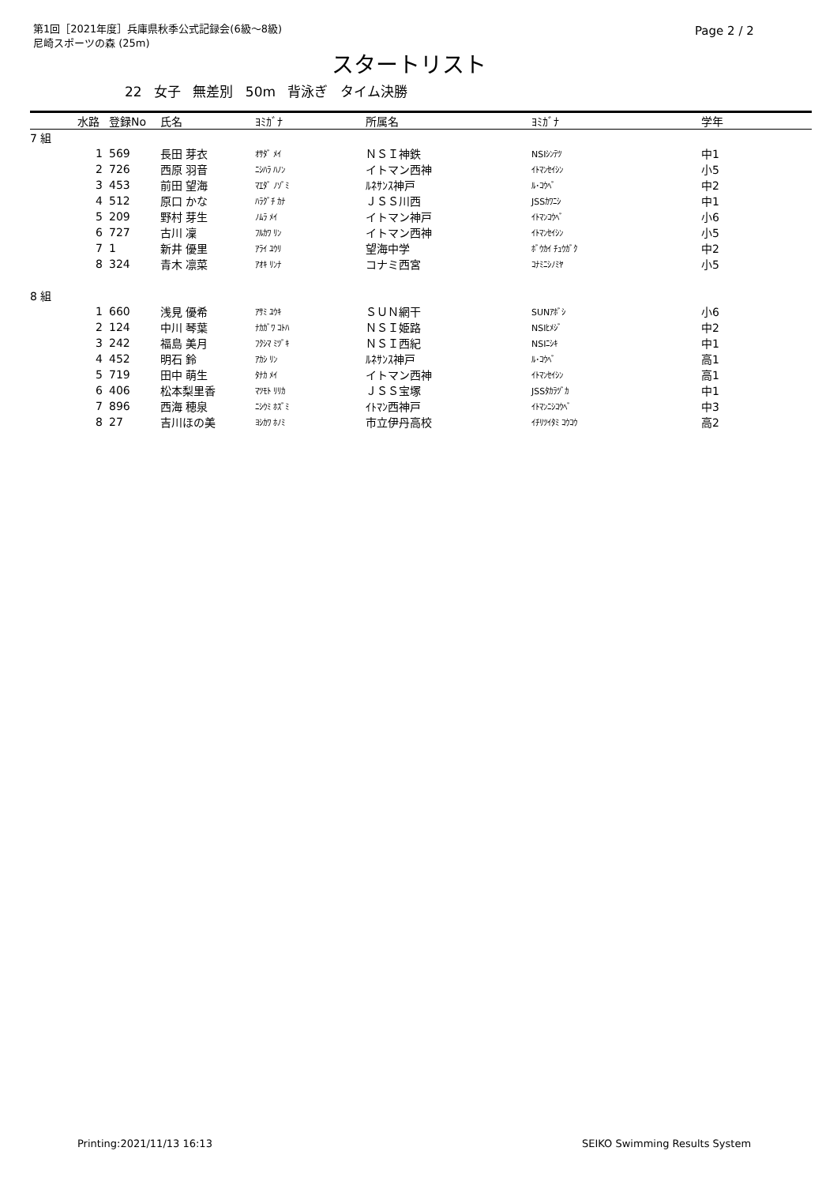第1回［2021年度］兵庫県秋季公式記録会(6級～8級)
尼崎スポーツの森 (25m)
Page 2 / 2
スタートリスト
22 女子 無差別 50m 背泳ぎ タイム決勝
| | 水路 | 登録No | 氏名 | ﾖﾐｶﾞﾅ | 所属名 | ﾖﾐｶﾞﾅ | 学年 |
| --- | --- | --- | --- | --- | --- | --- | --- |
| 7 組 | | | | | | | |
| | 1 | 569 | 長田 芽衣 | ｵｻﾀﾞ ﾒｲ | ＮＳＩ神鉄 | NSIｼﾝﾃﾂ | 中1 |
| | 2 | 726 | 西原 羽音 | ﾆｼﾊﾗ ﾊﾉﾝ | イトマン西神 | ｲﾄﾏﾝｾｲｼﾝ | 小5 |
| | 3 | 453 | 前田 望海 | ﾏｴﾀﾞ ﾉｿﾞﾐ | ﾙﾈｻﾝｽ神戸 | ﾙ･ｺｳﾍﾞ | 中2 |
| | 4 | 512 | 原口 かな | ﾊﾗｸﾞﾁ ｶﾅ | ＪＳＳ川西 | JSSｶﾜﾆｼ | 中1 |
| | 5 | 209 | 野村 芽生 | ﾉﾑﾗ ﾒｲ | イトマン神戸 | ｲﾄﾏﾝｺｳﾍﾞ | 小6 |
| | 6 | 727 | 古川 凜 | ﾌﾙｶﾜ ﾘﾝ | イトマン西神 | ｲﾄﾏﾝｾｲｼﾝ | 小5 |
| | 7 | 1 | 新井 優里 | ｱﾗｲ ﾕｳﾘ | 望海中学 | ﾎﾞｳｶｲ ﾁｭｳｶﾞｸ | 中2 |
| | 8 | 324 | 青木 凛菜 | ｱｵｷ ﾘﾝﾅ | コナミ西宮 | ｺﾅﾐﾆｼﾉﾐﾔ | 小5 |
| 8 組 | | | | | | | |
| | 1 | 660 | 浅見 優希 | ｱｻﾐ ﾕｳｷ | ＳＵＮ網干 | SUNｱﾎﾞｼ | 小6 |
| | 2 | 124 | 中川 琴葉 | ﾅｶｶﾞﾜ ｺﾄﾊ | ＮＳＩ姫路 | NSIﾋﾒｼﾞ | 中2 |
| | 3 | 242 | 福島 美月 | ﾌｸｼﾏ ﾐﾂﾞｷ | ＮＳＩ西紀 | NSIﾆｼｷ | 中1 |
| | 4 | 452 | 明石 鈴 | ｱｶｼ ﾘﾝ | ﾙﾈｻﾝｽ神戸 | ﾙ･ｺｳﾍﾞ | 高1 |
| | 5 | 719 | 田中 萌生 | ﾀﾅｶ ﾒｲ | イトマン西神 | ｲﾄﾏﾝｾｲｼﾝ | 高1 |
| | 6 | 406 | 松本梨里香 | ﾏﾂﾓﾄ ﾘﾘｶ | ＪＳＳ宝塚 | JSSﾀｶﾗﾂﾞｶ | 中1 |
| | 7 | 896 | 西海 穂泉 | ﾆｼｳﾐ ﾎｽﾞﾐ | ｲﾄﾏﾝ西神戸 | ｲﾄﾏﾝﾆｼｺｳﾍﾞ | 中3 |
| | 8 | 27 | 吉川ほの美 | ﾖｼｶﾜ ﾎﾉﾐ | 市立伊丹高校 | ｲﾁﾘﾂｲﾀﾐ ｺｳｺｳ | 高2 |
Printing:2021/11/13 16:13 SEIKO Swimming Results System